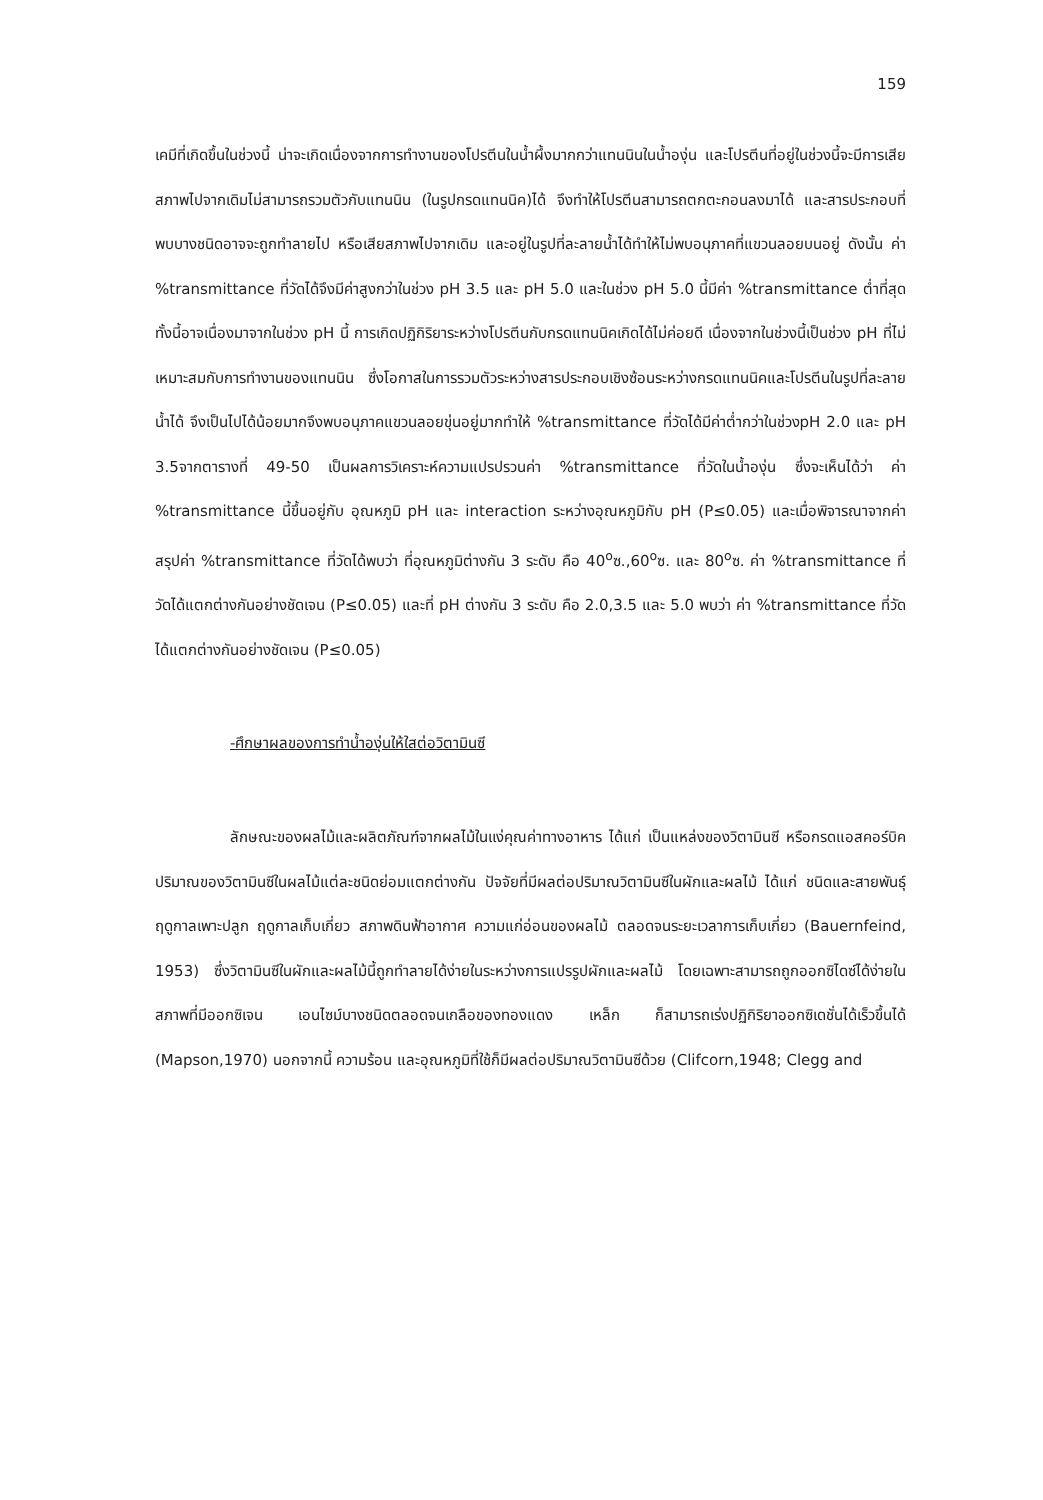159
เคมีที่เกิดขึ้นในช่วงนี้ น่าจะเกิดเนื่องจากการทำงานของโปรตีนในน้ำผึ้งมากกว่าแทนนินในน้ำองุ่น และโปรตีนที่อยู่ในช่วงนี้จะมีการเสียสภาพไปจากเดิมไม่สามารถรวมตัวกับแทนนิน (ในรูปกรดแทนนิค)ได้ จึงทำให้โปรตีนสามารถตกตะกอนลงมาได้ และสารประกอบที่พบบางชนิดอาจจะถูกทำลายไป หรือเสียสภาพไปจากเดิม และอยู่ในรูปที่ละลายน้ำได้ทำให้ไม่พบอนุภาคที่แขวนลอยบนอยู่ ดังนั้น ค่า %transmittance ที่วัดได้จึงมีค่าสูงกว่าในช่วง pH 3.5 และ pH 5.0 และในช่วง pH 5.0 นี้มีค่า %transmittance ต่ำที่สุด ทั้งนี้อาจเนื่องมาจากในช่วง pH นี้ การเกิดปฏิกิริยาระหว่างโปรตีนกับกรดแทนนิคเกิดได้ไม่ค่อยดี เนื่องจากในช่วงนี้เป็นช่วง pH ที่ไม่เหมาะสมกับการทำงานของแทนนิน ซึ่งโอกาสในการรวมตัวระหว่างสารประกอบเชิงซ้อนระหว่างกรดแทนนิคและโปรตีนในรูปที่ละลายน้ำได้ จึงเป็นไปได้น้อยมากจึงพบอนุภาคแขวนลอยขุ่นอยู่มากทำให้ %transmittance ที่วัดได้มีค่าต่ำกว่าในช่วงpH 2.0 และ pH 3.5จากตารางที่ 49-50 เป็นผลการวิเคราะห์ความแปรปรวนค่า %transmittance ที่วัดในน้ำองุ่น ซึ่งจะเห็นได้ว่า ค่า %transmittance นี้ขึ้นอยู่กับ อุณหภูมิ pH และ interaction ระหว่างอุณหภูมิกับ pH (P≤0.05) และเมื่อพิจารณาจากค่าสรุปค่า %transmittance ที่วัดได้พบว่า ที่อุณหภูมิต่างกัน 3 ระดับ คือ 40<sup>o</sup>ซ.,60<sup>o</sup>ซ. และ 80<sup>o</sup>ซ. ค่า %transmittance ที่วัดได้แตกต่างกันอย่างชัดเจน (P≤0.05) และที่ pH ต่างกัน 3 ระดับ คือ 2.0,3.5 และ 5.0 พบว่า ค่า %transmittance ที่วัดได้แตกต่างกันอย่างชัดเจน (P≤0.05)
-ศึกษาผลของการทำน้ำองุ่นให้ใสต่อวิตามินซี
ลักษณะของผลไม้และผลิตภัณฑ์จากผลไม้ในแง่คุณค่าทางอาหาร ได้แก่ เป็นแหล่งของวิตามินซี หรือกรดแอสคอร์บิค ปริมาณของวิตามินซีในผลไม้แต่ละชนิดย่อมแตกต่างกัน ปัจจัยที่มีผลต่อปริมาณวิตามินซีในผักและผลไม้ ได้แก่ ชนิดและสายพันธุ์ ฤดูกาลเพาะปลูก ฤดูกาลเก็บเกี่ยว สภาพดินฟ้าอากาศ ความแก่อ่อนของผลไม้ ตลอดจนระยะเวลาการเก็บเกี่ยว (Bauernfeind, 1953) ซึ่งวิตามินซีในผักและผลไม้นี้ถูกทำลายได้ง่ายในระหว่างการแปรรูปผักและผลไม้ โดยเฉพาะสามารถถูกออกซิไดซ์ได้ง่ายในสภาพที่มีออกซิเจน เอนไซม์บางชนิดตลอดจนเกลือของทองแดง เหล็ก ก็สามารถเร่งปฏิกิริยาออกซิเดชั่นได้เร็วขึ้นได้ (Mapson,1970) นอกจากนี้ ความร้อน และอุณหภูมิที่ใช้ก็มีผลต่อปริมาณวิตามินซีด้วย (Clifcorn,1948; Clegg and